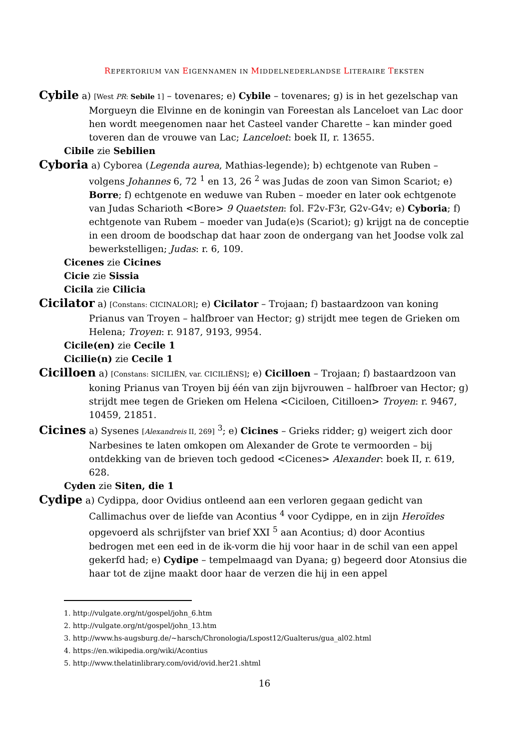REPERTORIUM VAN EIGENNAMEN IN MIDDELNEDERLANDSE LITERAIRE TEKSTEN
Cybile a) [West PR: Sebile 1] – tovenares; e) Cybile – tovenares; g) is in het gezelschap van Morgueyn die Elvinne en de koningin van Foreestan als Lanceloet van Lac door hen wordt meegenomen naar het Casteel vander Charette – kan minder goed toveren dan de vrouwe van Lac; Lanceloet: boek II, r. 13655.
Cibile zie Sebilien
Cyboria a) Cyborea (Legenda aurea, Mathias-legende); b) echtgenote van Ruben – volgens Johannes 6, 72 <sup>1</sup> en 13, 26 <sup>2</sup> was Judas de zoon van Simon Scariot; e) Borre; f) echtgenote en weduwe van Ruben – moeder en later ook echtgenote van Judas Scharioth <Bore> 9 Quaetsten: fol. F2v-F3r, G2v-G4v; e) Cyboria; f) echtgenote van Rubem – moeder van Juda(e)s (Scariot); g) krijgt na de conceptie in een droom de boodschap dat haar zoon de ondergang van het Joodse volk zal bewerkstelligen; Judas: r. 6, 109.
Cicenes zie Cicines
Cicie zie Sissia
Cicila zie Cilicia
Cicilator a) [Constans: CICINALOR]; e) Cicilator – Trojaan; f) bastaardzoon van koning Prianus van Troyen – halfbroer van Hector; g) strijdt mee tegen de Grieken om Helena; Troyen: r. 9187, 9193, 9954.
Cicile(en) zie Cecile 1
Cicilie(n) zie Cecile 1
Cicilloen a) [Constans: SICILIËN, var. CICILIËNS]; e) Cicilloen – Trojaan; f) bastaardzoon van koning Prianus van Troyen bij één van zijn bijvrouwen – halfbroer van Hector; g) strijdt mee tegen de Grieken om Helena <Ciciloen, Citilloen> Troyen: r. 9467, 10459, 21851.
Cicines a) Sysenes [Alexandreis II, 269] <sup>3</sup>; e) Cicines – Grieks ridder; g) weigert zich door Narbesines te laten omkopen om Alexander de Grote te vermoorden – bij ontdekking van de brieven toch gedood <Cicenes> Alexander: boek II, r. 619, 628.
Cyden zie Siten, die 1
Cydipe a) Cydippa, door Ovidius ontleend aan een verloren gegaan gedicht van Callimachus over de liefde van Acontius <sup>4</sup> voor Cydippe, en in zijn Heroïdes opgevoerd als schrijfster van brief XXI <sup>5</sup> aan Acontius; d) door Acontius bedrogen met een eed in de ik-vorm die hij voor haar in de schil van een appel gekerfd had; e) Cydipe – tempelmaagd van Dyana; g) begeerd door Atonsius die haar tot de zijne maakt door haar de verzen die hij in een appel
1. http://vulgate.org/nt/gospel/john_6.htm
2. http://vulgate.org/nt/gospel/john_13.htm
3. http://www.hs-augsburg.de/~harsch/Chronologia/Lspost12/Gualterus/gua_al02.html
4. https://en.wikipedia.org/wiki/Acontius
5. http://www.thelatinlibrary.com/ovid/ovid.her21.shtml
16